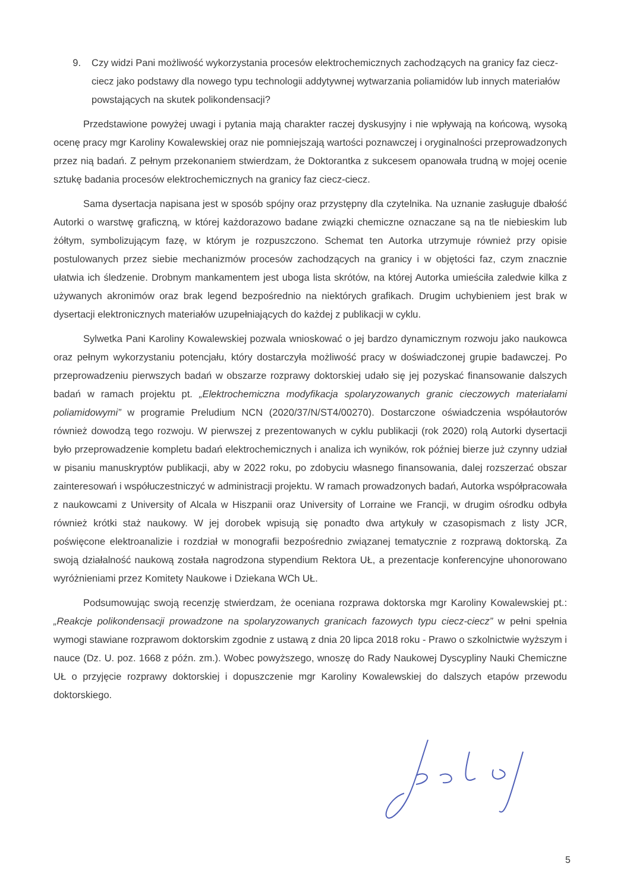9. Czy widzi Pani możliwość wykorzystania procesów elektrochemicznych zachodzących na granicy faz ciecz-ciecz jako podstawy dla nowego typu technologii addytywnej wytwarzania poliamidów lub innych materiałów powstających na skutek polikondensacji?
Przedstawione powyżej uwagi i pytania mają charakter raczej dyskusyjny i nie wpływają na końcową, wysoką ocenę pracy mgr Karoliny Kowalewskiej oraz nie pomniejszają wartości poznawczej i oryginalności przeprowadzonych przez nią badań. Z pełnym przekonaniem stwierdzam, że Doktorantka z sukcesem opanowała trudną w mojej ocenie sztukę badania procesów elektrochemicznych na granicy faz ciecz-ciecz.
Sama dysertacja napisana jest w sposób spójny oraz przystępny dla czytelnika. Na uznanie zasługuje dbałość Autorki o warstwę graficzną, w której każdorazowo badane związki chemiczne oznaczane są na tle niebieskim lub żółtym, symbolizującym fazę, w którym je rozpuszczono. Schemat ten Autorka utrzymuje również przy opisie postulowanych przez siebie mechanizmów procesów zachodzących na granicy i w objętości faz, czym znacznie ułatwia ich śledzenie. Drobnym mankamentem jest uboga lista skrótów, na której Autorka umieściła zaledwie kilka z używanych akronimów oraz brak legend bezpośrednio na niektórych grafikach. Drugim uchybieniem jest brak w dysertacji elektronicznych materiałów uzupełniających do każdej z publikacji w cyklu.
Sylwetka Pani Karoliny Kowalewskiej pozwala wnioskować o jej bardzo dynamicznym rozwoju jako naukowca oraz pełnym wykorzystaniu potencjału, który dostarczyła możliwość pracy w doświadczonej grupie badawczej. Po przeprowadzeniu pierwszych badań w obszarze rozprawy doktorskiej udało się jej pozyskać finansowanie dalszych badań w ramach projektu pt. „Elektrochemiczna modyfikacja spolaryzowanych granic cieczowych materiałami poliamidowymi” w programie Preludium NCN (2020/37/N/ST4/00270). Dostarczone oświadczenia współautorów również dowodzą tego rozwoju. W pierwszej z prezentowanych w cyklu publikacji (rok 2020) rolą Autorki dysertacji było przeprowadzenie kompletu badań elektrochemicznych i analiza ich wyników, rok później bierze już czynny udział w pisaniu manuskryptów publikacji, aby w 2022 roku, po zdobyciu własnego finansowania, dalej rozszerzać obszar zainteresowań i współuczestniczyć w administracji projektu. W ramach prowadzonych badań, Autorka współpracowała z naukowcami z University of Alcala w Hiszpanii oraz University of Lorraine we Francji, w drugim ośrodku odbyła również krótki staż naukowy. W jej dorobek wpisują się ponadto dwa artykuły w czasopismach z listy JCR, poświęcone elektroanalizie i rozdział w monografii bezpośrednio związanej tematycznie z rozprawą doktorską. Za swoją działalność naukową została nagrodzona stypendium Rektora UŁ, a prezentacje konferencyjne uhonorowano wyróżnieniami przez Komitety Naukowe i Dziekana WCh UŁ.
Podsumowując swoją recenzję stwierdzam, że oceniana rozprawa doktorska mgr Karoliny Kowalewskiej pt.: „Reakcje polikondensacji prowadzone na spolaryzowanych granicach fazowych typu ciecz-ciecz” w pełni spełnia wymogi stawiane rozprawom doktorskim zgodnie z ustawą z dnia 20 lipca 2018 roku - Prawo o szkolnictwie wyższym i nauce (Dz. U. poz. 1668 z późn. zm.). Wobec powyższego, wnoszę do Rady Naukowej Dyscypliny Nauki Chemiczne UŁ o przyjęcie rozprawy doktorskiej i dopuszczenie mgr Karoliny Kowalewskiej do dalszych etapów przewodu doktorskiego.
5